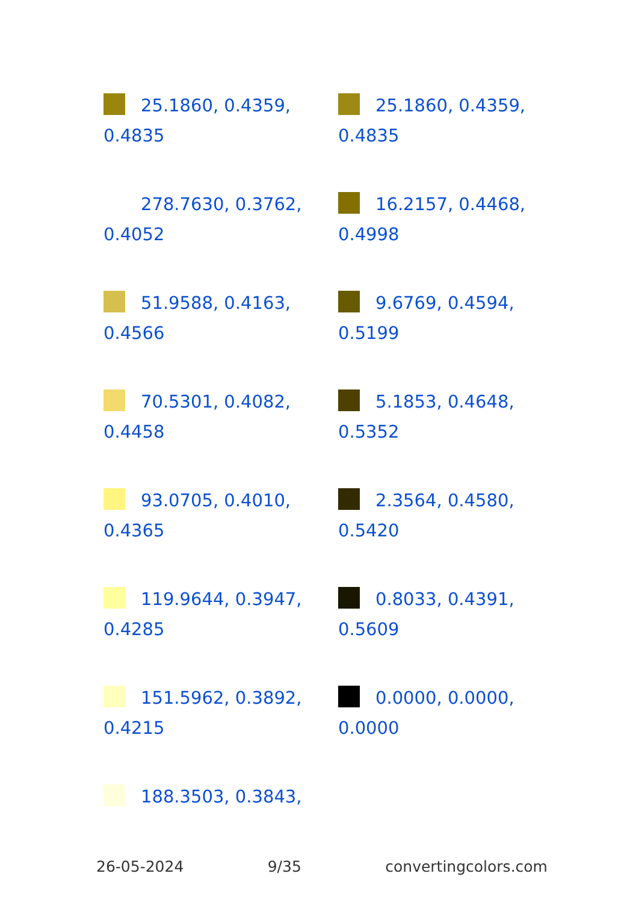25.1860, 0.4359, 0.4835
25.1860, 0.4359, 0.4835
278.7630, 0.3762, 0.4052
16.2157, 0.4468, 0.4998
51.9588, 0.4163, 0.4566
9.6769, 0.4594, 0.5199
70.5301, 0.4082, 0.4458
5.1853, 0.4648, 0.5352
93.0705, 0.4010, 0.4365
2.3564, 0.4580, 0.5420
119.9644, 0.3947, 0.4285
0.8033, 0.4391, 0.5609
151.5962, 0.3892, 0.4215
0.0000, 0.0000, 0.0000
188.3503, 0.3843,
26-05-2024 9/35 convertingcolors.com